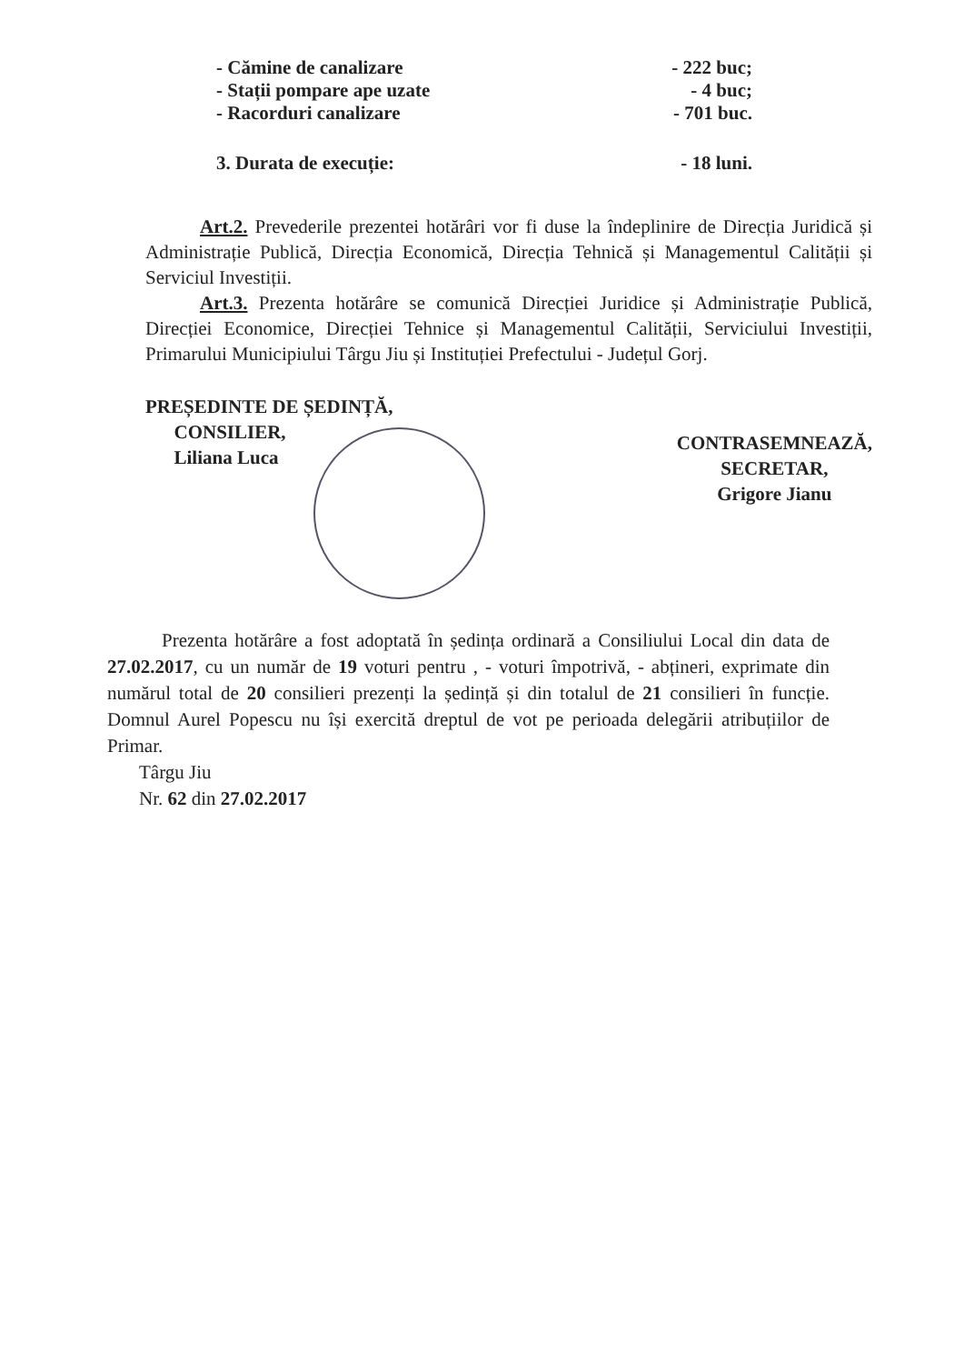- Cămine de canalizare - 222 buc;
- Stații pompare ape uzate - 4 buc;
- Racorduri canalizare - 701 buc.
3. Durata de execuție: - 18 luni.
Art.2. Prevederile prezentei hotărâri vor fi duse la îndeplinire de Direcția Juridică și Administrație Publică, Direcția Economică, Direcția Tehnică și Managementul Calității și Serviciul Investiții.
Art.3. Prezenta hotărâre se comunică Direcției Juridice și Administrație Publică, Direcției Economice, Direcției Tehnice și Managementul Calității, Serviciului Investiții, Primarului Municipiului Târgu Jiu și Instituției Prefectului - Județul Gorj.
PREȘEDINTE DE ȘEDINȚĂ,
CONSILIER,
Liliana Luca
CONTRASEMNEAZĂ,
SECRETAR,
Grigore Jianu
Prezenta hotărâre a fost adoptată în ședința ordinară a Consiliului Local din data de 27.02.2017, cu un număr de 19 voturi pentru , - voturi împotrivă, - abțineri, exprimate din numărul total de 20 consilieri prezenți la ședință și din totalul de 21 consilieri în funcție. Domnul Aurel Popescu nu își exercită dreptul de vot pe perioada delegării atribuțiilor de Primar.
Târgu Jiu
Nr. 62 din 27.02.2017